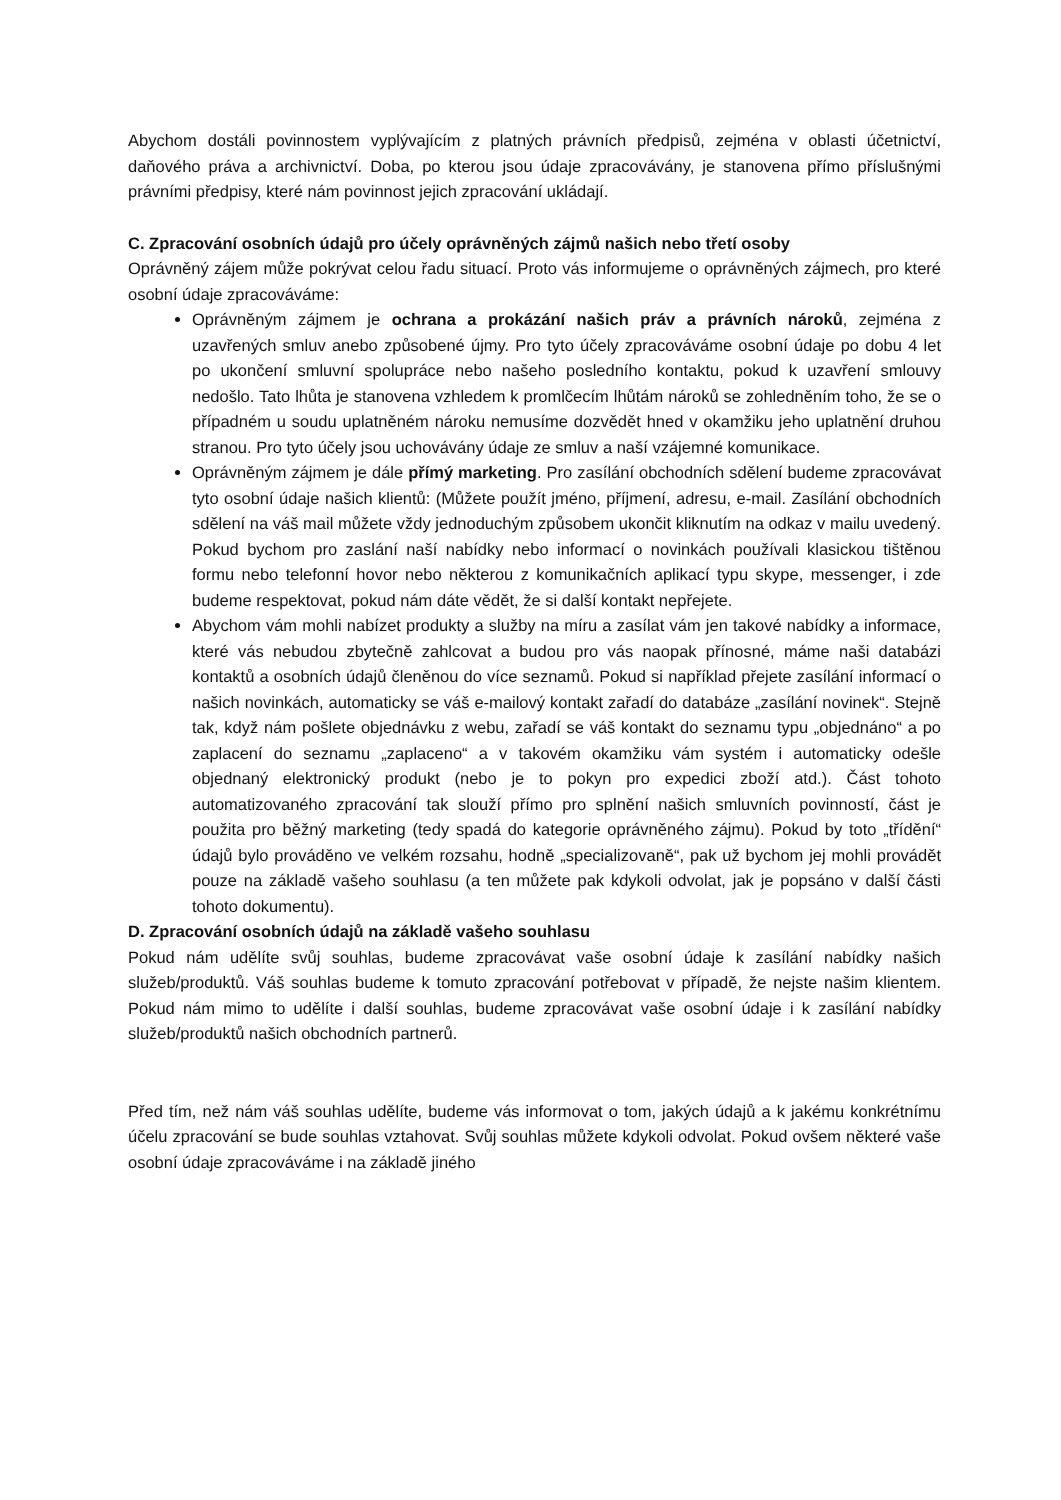Abychom dostáli povinnostem vyplývajícím z platných právních předpisů, zejména v oblasti účetnictví, daňového práva a archivnictví. Doba, po kterou jsou údaje zpracovávány, je stanovena přímo příslušnými právními předpisy, které nám povinnost jejich zpracování ukládají.
C. Zpracování osobních údajů pro účely oprávněných zájmů našich nebo třetí osoby
Oprávněný zájem může pokrývat celou řadu situací. Proto vás informujeme o oprávněných zájmech, pro které osobní údaje zpracováváme:
Oprávněným zájmem je ochrana a prokázání našich práv a právních nároků, zejména z uzavřených smluv anebo způsobené újmy. Pro tyto účely zpracováváme osobní údaje po dobu 4 let po ukončení smluvní spolupráce nebo našeho posledního kontaktu, pokud k uzavření smlouvy nedošlo. Tato lhůta je stanovena vzhledem k promlčecím lhůtám nároků se zohledněním toho, že se o případném u soudu uplatněném nároku nemusíme dozvědět hned v okamžiku jeho uplatnění druhou stranou. Pro tyto účely jsou uchovávány údaje ze smluv a naší vzájemné komunikace.
Oprávněným zájmem je dále přímý marketing. Pro zasílání obchodních sdělení budeme zpracovávat tyto osobní údaje našich klientů: (Můžete použít jméno, příjmení, adresu, e-mail. Zasílání obchodních sdělení na váš mail můžete vždy jednoduchým způsobem ukončit kliknutím na odkaz v mailu uvedený. Pokud bychom pro zaslání naší nabídky nebo informací o novinkách používali klasickou tištěnou formu nebo telefonní hovor nebo některou z komunikačních aplikací typu skype, messenger, i zde budeme respektovat, pokud nám dáte vědět, že si další kontakt nepřejete.
Abychom vám mohli nabízet produkty a služby na míru a zasílat vám jen takové nabídky a informace, které vás nebudou zbytečně zahlcovat a budou pro vás naopak přínosné, máme naši databázi kontaktů a osobních údajů členěnou do více seznamů. Pokud si například přejete zasílání informací o našich novinkách, automaticky se váš e-mailový kontakt zařadí do databáze „zasílání novinek“. Stejně tak, když nám pošlete objednávku z webu, zařadí se váš kontakt do seznamu typu „objednáno“ a po zaplacení do seznamu „zaplaceno“ a v takovém okamžiku vám systém i automaticky odešle objednaný elektronický produkt (nebo je to pokyn pro expedici zboží atd.). Část tohoto automatizovaného zpracování tak slouží přímo pro splnění našich smluvních povinností, část je použita pro běžný marketing (tedy spadá do kategorie oprávněného zájmu). Pokud by toto „třídění“ údajů bylo prováděno ve velkém rozsahu, hodně „specializovaně“, pak už bychom jej mohli provádět pouze na základě vašeho souhlasu (a ten můžete pak kdykoli odvolat, jak je popsáno v další části tohoto dokumentu).
D. Zpracování osobních údajů na základě vašeho souhlasu
Pokud nám udělíte svůj souhlas, budeme zpracovávat vaše osobní údaje k zasílání nabídky našich služeb/produktů. Váš souhlas budeme k tomuto zpracování potřebovat v případě, že nejste našim klientem. Pokud nám mimo to udělíte i další souhlas, budeme zpracovávat vaše osobní údaje i k zasílání nabídky služeb/produktů našich obchodních partnerů.
Před tím, než nám váš souhlas udělíte, budeme vás informovat o tom, jakých údajů a k jakému konkrétnímu účelu zpracování se bude souhlas vztahovat. Svůj souhlas můžete kdykoli odvolat. Pokud ovšem některé vaše osobní údaje zpracováváme i na základě jiného